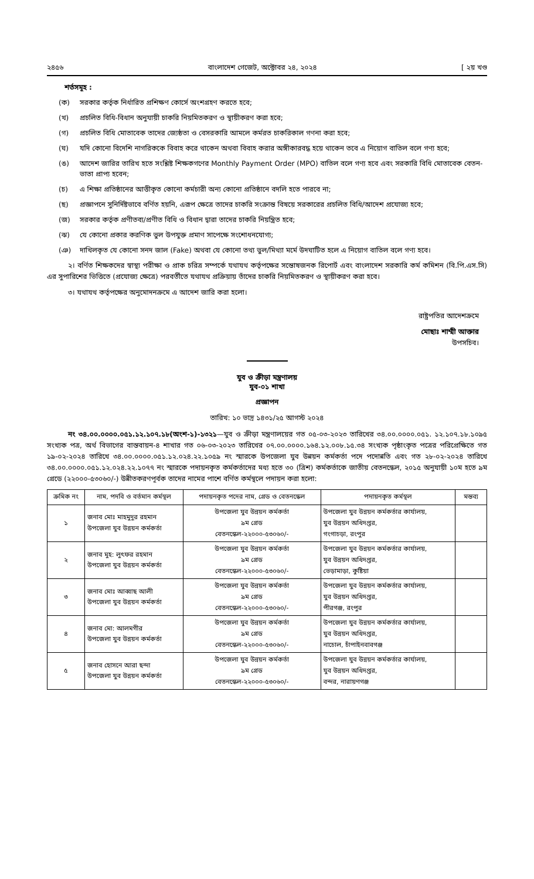২৪৫৬ বাংলাদেশ গেজেট, অক্টোবর ২৪, ২০২৪ [ ২য় খণ্ড
শর্তসমূহ :
(ক) সরকার কর্তৃক নির্ধারিত প্রশিক্ষণ কোর্সে অংশগ্রহণ করতে হবে;
(খ) প্রচলিত বিধি-বিধান অনুযায়ী চাকরি নিয়মিতকরণ ও স্থায়ীকরণ করা হবে;
(গ) প্রচলিত বিধি মোতাবেক তাদের জ্যেষ্ঠতা ও বেসরকারি আমলে কর্মরত চাকরিকাল গণনা করা হবে;
(ঘ) যদি কোনো বিদেশি নাগরিককে বিবাহ করে থাকেন অথবা বিবাহ করার অঙ্গীকারবদ্ধ হয়ে থাকেন তবে এ নিয়োগ বাতিল বলে গণ্য হবে;
(ঙ) আদেশ জারির তারিখ হতে সংশ্লিষ্ট শিক্ষকগণের Monthly Payment Order (MPO) বাতিল বলে গণ্য হবে এবং সরকারি বিধি মোতাবেক বেতন-ভাতা প্রাপ্য হবেন;
(চ) এ শিক্ষা প্রতিষ্ঠানের আত্তীকৃত কোনো কর্মচারী অন্য কোনো প্রতিষ্ঠানে বদলি হতে পারবে না;
(ছ) প্রজ্ঞাপনে সুনির্দিষ্টভাবে বর্ণিত হয়নি, এরূপ ক্ষেত্রে তাদের চাকরি সংক্রান্ত বিষয়ে সরকারের প্রচলিত বিধি/আদেশ প্রযোজ্য হবে;
(জ) সরকার কর্তৃক প্রণীতব্য/প্রণীত বিধি ও বিধান দ্বারা তাদের চাকরি নিয়ন্ত্রিত হবে;
(ঝ) যে কোনো প্রকার করণিক ভুল উপযুক্ত প্রমাণ সাপেক্ষে সংশোধনযোগ্য;
(ঞ) দাখিলকৃত যে কোনো সনদ জাল (Fake) অথবা যে কোনো তথ্য ভুল/মিথ্যা মর্মে উদঘাটিত হলে এ নিয়োগ বাতিল বলে গণ্য হবে।
২। বর্ণিত শিক্ষকদের স্বাস্থ্য পরীক্ষা ও প্রাক চরিত্র সম্পর্কে যথাযথ কর্তৃপক্ষের সন্তোষজনক রিপোর্ট এবং বাংলাদেশ সরকারি কর্ম কমিশন (বি.পি.এস.সি) এর সুপারিশের ভিত্তিতে (প্রযোজ্য ক্ষেত্রে) পরবর্তীতে যথাযথ প্রক্রিয়ায় তাঁদের চাকরি নিয়মিতকরণ ও স্থায়ীকরণ করা হবে।
৩। যথাযথ কর্তৃপক্ষের অনুমোদনক্রমে এ আদেশ জারি করা হলো।
রাষ্ট্রপতির আদেশক্রমে
মোছাঃ শাম্মী আক্তার
উপসচিব।
যুব ও ক্রীড়া মন্ত্রণালয়
যুব-০১ শাখা
প্রজ্ঞাপন
তারিখ: ১০ ভাদ্র ১৪৩১/২৫ আগস্ট ২০২৪
নং ৩৪.০০.০০০০.০৫১.১২.১০৭.১৮(অংশ-১)-১৩২১—যুব ও ক্রীড়া মন্ত্রণালয়ের গত ০৫-০৩-২০২৩ তারিখের ৩৪.০০.০০০০.০৫১. ১২.১০৭.১৮.১০৯৫ সংখ্যক পত্র, অর্থ বিভাগের বাস্তবায়ন-৪ শাখার গত ০৬-০৩-২০২৩ তারিখের ০৭.০০.০০০০.১৬৪.১২.০০৮.১৫.৩৪ সংখ্যক পৃষ্ঠাংকৃত পত্রের পরিপ্রেক্ষিতে গত ১৯-০২-২০২৪ তারিখে ৩৪.০০.০০০০.০৫১.১২.০২৪.২২.১০৫৯ নং স্মারকে উপজেলা যুব উন্নয়ন কর্মকর্তা পদে পদোন্নতি এবং গত ২৮-০২-২০২৪ তারিখে ৩৪.০০.০০০০.০৫১.১২.০২৪.২২.১০৭৭ নং স্মারকে পদায়নকৃত কর্মকর্তাদের মধ্য হতে ৩০ (ত্রিশ) কর্মকর্তাকে জাতীয় বেতনস্কেল, ২০১৫ অনুযায়ী ১০ম হতে ৯ম গ্রেডে (২২০০০-৫৩০৬০/-) উন্নীতকরণপূর্বক তাদের নামের পাশে বর্ণিত কর্মস্থলে পদায়ন করা হলো:
| ক্রমিক নং | নাম, পদবি ও বর্তমান কর্মস্থল | পদায়নকৃত পদের নাম, গ্রেড ও বেতনস্কেল | পদায়নকৃত কর্মস্থল | মন্তব্য |
| --- | --- | --- | --- | --- |
| ১ | জনাব মোঃ মাহমুদুর রহমান উপজেলা যুব উন্নয়ন কর্মকর্তা | উপজেলা যুব উন্নয়ন কর্মকর্তা ৯ম গ্রেড বেতনস্কেল-২২০০০-৫৩০৬০/- | উপজেলা যুব উন্নয়ন কর্মকর্তার কার্যালয়, যুব উন্নয়ন অধিদপ্তর, গংগাচড়া, রংপুর | |
| ২ | জনাব মুহ: লুৎফর রহমান উপজেলা যুব উন্নয়ন কর্মকর্তা | উপজেলা যুব উন্নয়ন কর্মকর্তা ৯ম গ্রেড বেতনস্কেল-২২০০০-৫৩০৬০/- | উপজেলা যুব উন্নয়ন কর্মকর্তার কার্যালয়, যুব উন্নয়ন অধিদপ্তর, ভেড়ামাড়া, কুষ্টিয়া | |
| ৩ | জনাব মোঃ আব্বাছ আলী উপজেলা যুব উন্নয়ন কর্মকর্তা | উপজেলা যুব উন্নয়ন কর্মকর্তা ৯ম গ্রেড বেতনস্কেল-২২০০০-৫৩০৬০/- | উপজেলা যুব উন্নয়ন কর্মকর্তার কার্যালয়, যুব উন্নয়ন অধিদপ্তর, পীরগঞ্জ, রংপুর | |
| ৪ | জনাব মো: আলমগীর উপজেলা যুব উন্নয়ন কর্মকর্তা | উপজেলা যুব উন্নয়ন কর্মকর্তা ৯ম গ্রেড বেতনস্কেল-২২০০০-৫৩০৬০/- | উপজেলা যুব উন্নয়ন কর্মকর্তার কার্যালয়, যুব উন্নয়ন অধিদপ্তর, নাচোল, চাঁপাইনবাবগঞ্জ | |
| ৫ | জনাব হোসনে আরা ছন্দা উপজেলা যুব উন্নয়ন কর্মকর্তা | উপজেলা যুব উন্নয়ন কর্মকর্তা ৯ম গ্রেড বেতনস্কেল-২২০০০-৫৩০৬০/- | উপজেলা যুব উন্নয়ন কর্মকর্তার কার্যালয়, যুব উন্নয়ন অধিদপ্তর, বন্দর, নারায়ণগঞ্জ | |